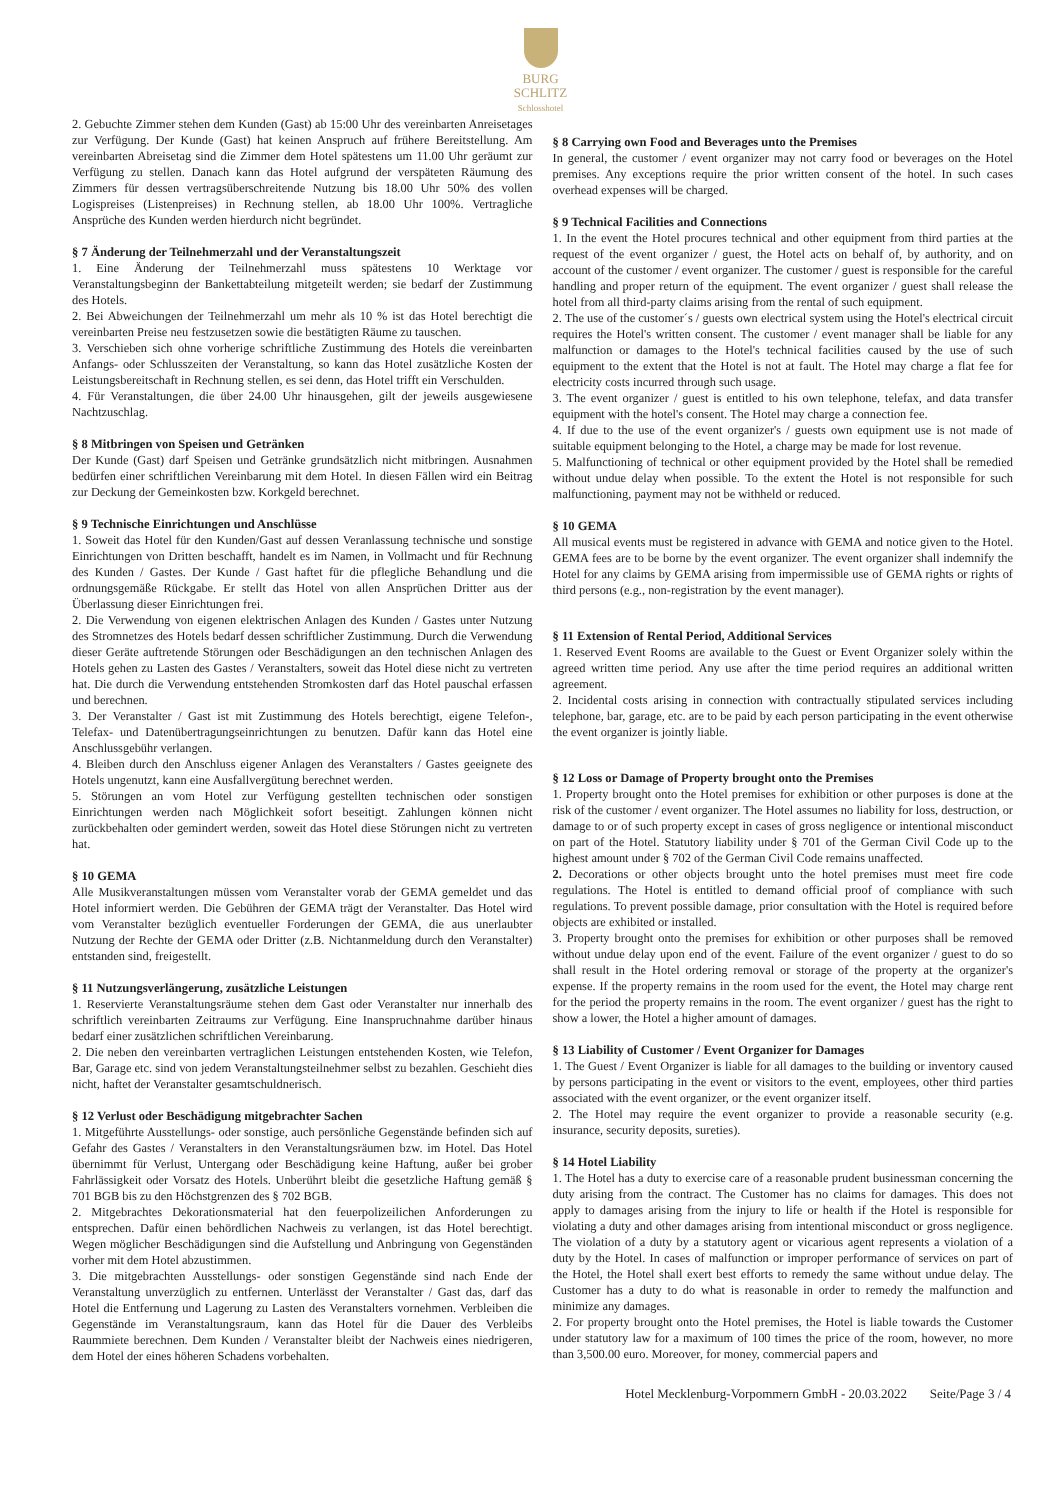BURG
SCHLITZ
Schlosshotel
2. Gebuchte Zimmer stehen dem Kunden (Gast) ab 15:00 Uhr des vereinbarten Anreisetages zur Verfügung. Der Kunde (Gast) hat keinen Anspruch auf frühere Bereitstellung. Am vereinbarten Abreisetag sind die Zimmer dem Hotel spätestens um 11.00 Uhr geräumt zur Verfügung zu stellen. Danach kann das Hotel aufgrund der verspäteten Räumung des Zimmers für dessen vertragsüberschreitende Nutzung bis 18.00 Uhr 50% des vollen Logispreises (Listenpreises) in Rechnung stellen, ab 18.00 Uhr 100%. Vertragliche Ansprüche des Kunden werden hierdurch nicht begründet.
§ 7 Änderung der Teilnehmerzahl und der Veranstaltungszeit
1. Eine Änderung der Teilnehmerzahl muss spätestens 10 Werktage vor Veranstaltungsbeginn der Bankettabteilung mitgeteilt werden; sie bedarf der Zustimmung des Hotels.
2. Bei Abweichungen der Teilnehmerzahl um mehr als 10 % ist das Hotel berechtigt die vereinbarten Preise neu festzusetzen sowie die bestätigten Räume zu tauschen.
3. Verschieben sich ohne vorherige schriftliche Zustimmung des Hotels die vereinbarten Anfangs- oder Schlusszeiten der Veranstaltung, so kann das Hotel zusätzliche Kosten der Leistungsbereitschaft in Rechnung stellen, es sei denn, das Hotel trifft ein Verschulden.
4. Für Veranstaltungen, die über 24.00 Uhr hinausgehen, gilt der jeweils ausgewiesene Nachtzuschlag.
§ 8 Mitbringen von Speisen und Getränken
Der Kunde (Gast) darf Speisen und Getränke grundsätzlich nicht mitbringen. Ausnahmen bedürfen einer schriftlichen Vereinbarung mit dem Hotel. In diesen Fällen wird ein Beitrag zur Deckung der Gemeinkosten bzw. Korkgeld berechnet.
§ 9 Technische Einrichtungen und Anschlüsse
1. Soweit das Hotel für den Kunden/Gast auf dessen Veranlassung technische und sonstige Einrichtungen von Dritten beschafft, handelt es im Namen, in Vollmacht und für Rechnung des Kunden / Gastes. Der Kunde / Gast haftet für die pflegliche Behandlung und die ordnungsgemäße Rückgabe. Er stellt das Hotel von allen Ansprüchen Dritter aus der Überlassung dieser Einrichtungen frei.
2. Die Verwendung von eigenen elektrischen Anlagen des Kunden / Gastes unter Nutzung des Stromnetzes des Hotels bedarf dessen schriftlicher Zustimmung. Durch die Verwendung dieser Geräte auftretende Störungen oder Beschädigungen an den technischen Anlagen des Hotels gehen zu Lasten des Gastes / Veranstalters, soweit das Hotel diese nicht zu vertreten hat. Die durch die Verwendung entstehenden Stromkosten darf das Hotel pauschal erfassen und berechnen.
3. Der Veranstalter / Gast ist mit Zustimmung des Hotels berechtigt, eigene Telefon-, Telefax- und Datenübertragungseinrichtungen zu benutzen. Dafür kann das Hotel eine Anschlussgebühr verlangen.
4. Bleiben durch den Anschluss eigener Anlagen des Veranstalters / Gastes geeignete des Hotels ungenutzt, kann eine Ausfallvergütung berechnet werden.
5. Störungen an vom Hotel zur Verfügung gestellten technischen oder sonstigen Einrichtungen werden nach Möglichkeit sofort beseitigt. Zahlungen können nicht zurückbehalten oder gemindert werden, soweit das Hotel diese Störungen nicht zu vertreten hat.
§ 10 GEMA
Alle Musikveranstaltungen müssen vom Veranstalter vorab der GEMA gemeldet und das Hotel informiert werden. Die Gebühren der GEMA trägt der Veranstalter. Das Hotel wird vom Veranstalter bezüglich eventueller Forderungen der GEMA, die aus unerlaubter Nutzung der Rechte der GEMA oder Dritter (z.B. Nichtanmeldung durch den Veranstalter) entstanden sind, freigestellt.
§ 11 Nutzungsverlängerung, zusätzliche Leistungen
1. Reservierte Veranstaltungsräume stehen dem Gast oder Veranstalter nur innerhalb des schriftlich vereinbarten Zeitraums zur Verfügung. Eine Inanspruchnahme darüber hinaus bedarf einer zusätzlichen schriftlichen Vereinbarung.
2. Die neben den vereinbarten vertraglichen Leistungen entstehenden Kosten, wie Telefon, Bar, Garage etc. sind von jedem Veranstaltungsteilnehmer selbst zu bezahlen. Geschieht dies nicht, haftet der Veranstalter gesamtschuldnerisch.
§ 12 Verlust oder Beschädigung mitgebrachter Sachen
1. Mitgeführte Ausstellungs- oder sonstige, auch persönliche Gegenstände befinden sich auf Gefahr des Gastes / Veranstalters in den Veranstaltungsräumen bzw. im Hotel. Das Hotel übernimmt für Verlust, Untergang oder Beschädigung keine Haftung, außer bei grober Fahrlässigkeit oder Vorsatz des Hotels. Unberührt bleibt die gesetzliche Haftung gemäß § 701 BGB bis zu den Höchstgrenzen des § 702 BGB.
2. Mitgebrachtes Dekorationsmaterial hat den feuerpolizeilichen Anforderungen zu entsprechen. Dafür einen behördlichen Nachweis zu verlangen, ist das Hotel berechtigt. Wegen möglicher Beschädigungen sind die Aufstellung und Anbringung von Gegenständen vorher mit dem Hotel abzustimmen.
3. Die mitgebrachten Ausstellungs- oder sonstigen Gegenstände sind nach Ende der Veranstaltung unverzüglich zu entfernen. Unterlässt der Veranstalter / Gast das, darf das Hotel die Entfernung und Lagerung zu Lasten des Veranstalters vornehmen. Verbleiben die Gegenstände im Veranstaltungsraum, kann das Hotel für die Dauer des Verbleibs Raummiete berechnen. Dem Kunden / Veranstalter bleibt der Nachweis eines niedrigeren, dem Hotel der eines höheren Schadens vorbehalten.
§ 8 Carrying own Food and Beverages unto the Premises
In general, the customer / event organizer may not carry food or beverages on the Hotel premises. Any exceptions require the prior written consent of the hotel. In such cases overhead expenses will be charged.
§ 9 Technical Facilities and Connections
1. In the event the Hotel procures technical and other equipment from third parties at the request of the event organizer / guest, the Hotel acts on behalf of, by authority, and on account of the customer / event organizer. The customer / guest is responsible for the careful handling and proper return of the equipment. The event organizer / guest shall release the hotel from all third-party claims arising from the rental of such equipment.
2. The use of the customer´s / guests own electrical system using the Hotel's electrical circuit requires the Hotel's written consent. The customer / event manager shall be liable for any malfunction or damages to the Hotel's technical facilities caused by the use of such equipment to the extent that the Hotel is not at fault. The Hotel may charge a flat fee for electricity costs incurred through such usage.
3. The event organizer / guest is entitled to his own telephone, telefax, and data transfer equipment with the hotel's consent. The Hotel may charge a connection fee.
4. If due to the use of the event organizer's / guests own equipment use is not made of suitable equipment belonging to the Hotel, a charge may be made for lost revenue.
5. Malfunctioning of technical or other equipment provided by the Hotel shall be remedied without undue delay when possible. To the extent the Hotel is not responsible for such malfunctioning, payment may not be withheld or reduced.
§ 10 GEMA
All musical events must be registered in advance with GEMA and notice given to the Hotel. GEMA fees are to be borne by the event organizer. The event organizer shall indemnify the Hotel for any claims by GEMA arising from impermissible use of GEMA rights or rights of third persons (e.g., non-registration by the event manager).
§ 11 Extension of Rental Period, Additional Services
1. Reserved Event Rooms are available to the Guest or Event Organizer solely within the agreed written time period. Any use after the time period requires an additional written agreement.
2. Incidental costs arising in connection with contractually stipulated services including telephone, bar, garage, etc. are to be paid by each person participating in the event otherwise the event organizer is jointly liable.
§ 12 Loss or Damage of Property brought onto the Premises
1. Property brought onto the Hotel premises for exhibition or other purposes is done at the risk of the customer / event organizer. The Hotel assumes no liability for loss, destruction, or damage to or of such property except in cases of gross negligence or intentional misconduct on part of the Hotel. Statutory liability under § 701 of the German Civil Code up to the highest amount under § 702 of the German Civil Code remains unaffected.
2. Decorations or other objects brought unto the hotel premises must meet fire code regulations. The Hotel is entitled to demand official proof of compliance with such regulations. To prevent possible damage, prior consultation with the Hotel is required before objects are exhibited or installed.
3. Property brought onto the premises for exhibition or other purposes shall be removed without undue delay upon end of the event. Failure of the event organizer / guest to do so shall result in the Hotel ordering removal or storage of the property at the organizer's expense. If the property remains in the room used for the event, the Hotel may charge rent for the period the property remains in the room. The event organizer / guest has the right to show a lower, the Hotel a higher amount of damages.
§ 13 Liability of Customer / Event Organizer for Damages
1. The Guest / Event Organizer is liable for all damages to the building or inventory caused by persons participating in the event or visitors to the event, employees, other third parties associated with the event organizer, or the event organizer itself.
2. The Hotel may require the event organizer to provide a reasonable security (e.g. insurance, security deposits, sureties).
§ 14 Hotel Liability
1. The Hotel has a duty to exercise care of a reasonable prudent businessman concerning the duty arising from the contract. The Customer has no claims for damages. This does not apply to damages arising from the injury to life or health if the Hotel is responsible for violating a duty and other damages arising from intentional misconduct or gross negligence. The violation of a duty by a statutory agent or vicarious agent represents a violation of a duty by the Hotel. In cases of malfunction or improper performance of services on part of the Hotel, the Hotel shall exert best efforts to remedy the same without undue delay. The Customer has a duty to do what is reasonable in order to remedy the malfunction and minimize any damages.
2. For property brought onto the Hotel premises, the Hotel is liable towards the Customer under statutory law for a maximum of 100 times the price of the room, however, no more than 3,500.00 euro. Moreover, for money, commercial papers and
Hotel Mecklenburg-Vorpommern GmbH - 20.03.2022 Seite/Page 3 / 4